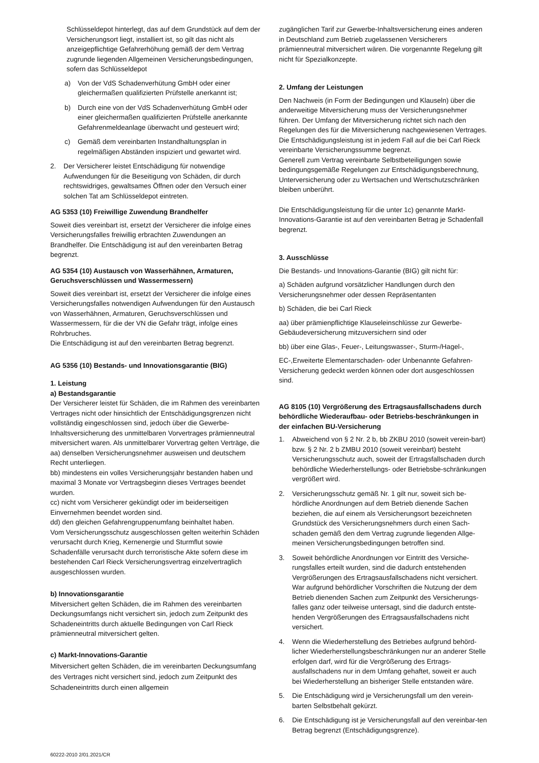Schlüsseldepot hinterlegt, das auf dem Grundstück auf dem der Versicherungsort liegt, installiert ist, so gilt das nicht als anzeigepflichtige Gefahrerhöhung gemäß der dem Vertrag zugrunde liegenden Allgemeinen Versicherungsbedingungen, sofern das Schlüsseldepot
a) Von der VdS Schadenverhütung GmbH oder einer gleichermaßen qualifizierten Prüfstelle anerkannt ist;
b) Durch eine von der VdS Schadenverhütung GmbH oder einer gleichermaßen qualifizierten Prüfstelle anerkannte Gefahrenmeldeanlage überwacht und gesteuert wird;
c) Gemäß dem vereinbarten Instandhaltungsplan in regelmäßigen Abständen inspiziert und gewartet wird.
2. Der Versicherer leistet Entschädigung für notwendige Aufwendungen für die Beseitigung von Schäden, dir durch rechtswidriges, gewaltsames Öffnen oder den Versuch einer solchen Tat am Schlüsseldepot eintreten.
AG 5353 (10) Freiwillige Zuwendung Brandhelfer
Soweit dies vereinbart ist, ersetzt der Versicherer die infolge eines Versicherungsfalles freiwillig erbrachten Zuwendungen an Brandhelfer. Die Entschädigung ist auf den vereinbarten Betrag begrenzt.
AG 5354 (10) Austausch von Wasserhähnen, Armaturen, Geruchsverschlüssen und Wassermessern)
Soweit dies vereinbart ist, ersetzt der Versicherer die infolge eines Versicherungsfalles notwendigen Aufwendungen für den Austausch von Wasserhähnen, Armaturen, Geruchsverschlüssen und Wassermessern, für die der VN die Gefahr trägt, infolge eines Rohrbruches.
Die Entschädigung ist auf den vereinbarten Betrag begrenzt.
AG 5356 (10) Bestands- und Innovationsgarantie (BIG)
1. Leistung
a) Bestandsgarantie
Der Versicherer leistet für Schäden, die im Rahmen des vereinbarten Vertrages nicht oder hinsichtlich der Entschädigungsgrenzen nicht vollständig eingeschlossen sind, jedoch über die Gewerbe-Inhaltsversicherung des unmittelbaren Vorvertrages prämienneutral mitversichert waren. Als unmittelbarer Vorvertrag gelten Verträge, die
aa) denselben Versicherungsnehmer ausweisen und deutschem Recht unterliegen.
bb) mindestens ein volles Versicherungsjahr bestanden haben und maximal 3 Monate vor Vertragsbeginn dieses Vertrages beendet wurden.
cc) nicht vom Versicherer gekündigt oder im beiderseitigen Einvernehmen beendet worden sind.
dd) den gleichen Gefahrengruppenumfang beinhaltet haben.
Vom Versicherungsschutz ausgeschlossen gelten weiterhin Schäden verursacht durch Krieg, Kernenergie und Sturmflut sowie Schadenfälle verursacht durch terroristische Akte sofern diese im bestehenden Carl Rieck Versicherungsvertrag einzelvertraglich ausgeschlossen wurden.
b) Innovationsgarantie
Mitversichert gelten Schäden, die im Rahmen des vereinbarten Deckungsumfangs nicht versichert sin, jedoch zum Zeitpunkt des Schadeneintritts durch aktuelle Bedingungen von Carl Rieck prämienneutral mitversichert gelten.
c) Markt-Innovations-Garantie
Mitversichert gelten Schäden, die im vereinbarten Deckungsumfang des Vertrages nicht versichert sind, jedoch zum Zeitpunkt des Schadeneintritts durch einen allgemein
zugänglichen Tarif zur Gewerbe-Inhaltsversicherung eines anderen in Deutschland zum Betrieb zugelassenen Versicherers prämienneutral mitversichert wären. Die vorgenannte Regelung gilt nicht für Spezialkonzepte.
2. Umfang der Leistungen
Den Nachweis (in Form der Bedingungen und Klauseln) über die anderweitige Mitversicherung muss der Versicherungsnehmer führen. Der Umfang der Mitversicherung richtet sich nach den Regelungen des für die Mitversicherung nachgewiesenen Vertrages. Die Entschädigungsleistung ist in jedem Fall auf die bei Carl Rieck vereinbarte Versicherungssumme begrenzt.
Generell zum Vertrag vereinbarte Selbstbeteiligungen sowie bedingungsgemäße Regelungen zur Entschädigungsberechnung, Unterversicherung oder zu Wertsachen und Wertschutzschränken bleiben unberührt.
Die Entschädigungsleistung für die unter 1c) genannte Markt-Innovations-Garantie ist auf den vereinbarten Betrag je Schadenfall begrenzt.
3. Ausschlüsse
Die Bestands- und Innovations-Garantie (BIG) gilt nicht für:
a) Schäden aufgrund vorsätzlicher Handlungen durch den Versicherungsnehmer oder dessen Repräsentanten
b) Schäden, die bei Carl Rieck
aa) über prämienpflichtige Klauseleinschlüsse zur Gewerbe-Gebäudeversicherung mitzuversichern sind oder
bb) über eine Glas-, Feuer-, Leitungswasser-, Sturm-/Hagel-,
EC-,Erweiterte Elementarschaden- oder Unbenannte Gefahren-Versicherung gedeckt werden können oder dort ausgeschlossen sind.
AG 8105 (10) Vergrößerung des Ertragsausfallschadens durch behördliche Wiederaufbau- oder Betriebs-beschränkungen in der einfachen BU-Versicherung
1. Abweichend von § 2 Nr. 2 b, bb ZKBU 2010 (soweit verein-bart) bzw. § 2 Nr. 2 b ZMBU 2010 (soweit vereinbart) besteht Versicherungsschutz auch, soweit der Ertragsfallschaden durch behördliche Wiederherstellungs- oder Betriebsbe-schränkungen vergrößert wird.
2. Versicherungsschutz gemäß Nr. 1 gilt nur, soweit sich be-hördliche Anordnungen auf dem Betrieb dienende Sachen beziehen, die auf einem als Versicherungsort bezeichneten Grundstück des Versicherungsnehmers durch einen Sach-schaden gemäß den dem Vertrag zugrunde liegenden Allge-meinen Versicherungsbedingungen betroffen sind.
3. Soweit behördliche Anordnungen vor Eintritt des Versiche-rungsfalles erteilt wurden, sind die dadurch entstehenden Vergrößerungen des Ertragsausfallschadens nicht versichert. War aufgrund behördlicher Vorschriften die Nutzung der dem Betrieb dienenden Sachen zum Zeitpunkt des Versicherungs-falles ganz oder teilweise untersagt, sind die dadurch entste-henden Vergrößerungen des Ertragsausfallschadens nicht versichert.
4. Wenn die Wiederherstellung des Betriebes aufgrund behörd-licher Wiederherstellungsbeschränkungen nur an anderer Stelle erfolgen darf, wird für die Vergrößerung des Ertrags-ausfallschadens nur in dem Umfang gehaftet, soweit er auch bei Wiederherstellung an bisheriger Stelle entstanden wäre.
5. Die Entschädigung wird je Versicherungsfall um den verein-barten Selbstbehalt gekürzt.
6. Die Entschädigung ist je Versicherungsfall auf den vereinbar-ten Betrag begrenzt (Entschädigungsgrenze).
60222-2010 2/01.2021/CR